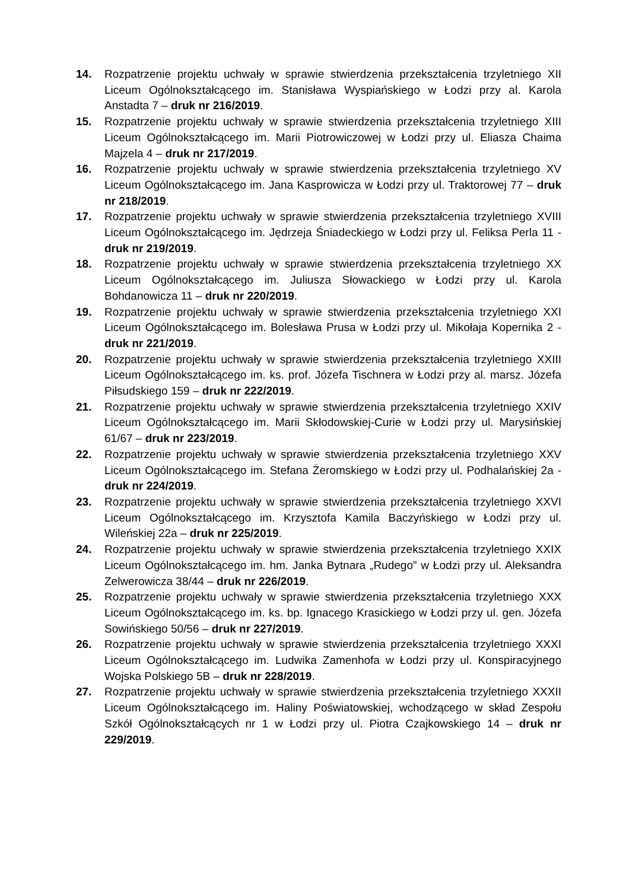14. Rozpatrzenie projektu uchwały w sprawie stwierdzenia przekształcenia trzyletniego XII Liceum Ogólnokształcącego im. Stanisława Wyspiańskiego w Łodzi przy al. Karola Anstadta 7 – druk nr 216/2019.
15. Rozpatrzenie projektu uchwały w sprawie stwierdzenia przekształcenia trzyletniego XIII Liceum Ogólnokształcącego im. Marii Piotrowiczowej w Łodzi przy ul. Eliasza Chaima Majzela 4 – druk nr 217/2019.
16. Rozpatrzenie projektu uchwały w sprawie stwierdzenia przekształcenia trzyletniego XV Liceum Ogólnokształcącego im. Jana Kasprowicza w Łodzi przy ul. Traktorowej 77 – druk nr 218/2019.
17. Rozpatrzenie projektu uchwały w sprawie stwierdzenia przekształcenia trzyletniego XVIII Liceum Ogólnokształcącego im. Jędrzeja Śniadeckiego w Łodzi przy ul. Feliksa Perla 11 - druk nr 219/2019.
18. Rozpatrzenie projektu uchwały w sprawie stwierdzenia przekształcenia trzyletniego XX Liceum Ogólnokształcącego im. Juliusza Słowackiego w Łodzi przy ul. Karola Bohdanowicza 11 – druk nr 220/2019.
19. Rozpatrzenie projektu uchwały w sprawie stwierdzenia przekształcenia trzyletniego XXI Liceum Ogólnokształcącego im. Bolesława Prusa w Łodzi przy ul. Mikołaja Kopernika 2 - druk nr 221/2019.
20. Rozpatrzenie projektu uchwały w sprawie stwierdzenia przekształcenia trzyletniego XXIII Liceum Ogólnokształcącego im. ks. prof. Józefa Tischnera w Łodzi przy al. marsz. Józefa Piłsudskiego 159 – druk nr 222/2019.
21. Rozpatrzenie projektu uchwały w sprawie stwierdzenia przekształcenia trzyletniego XXIV Liceum Ogólnokształcącego im. Marii Skłodowskiej-Curie w Łodzi przy ul. Marysińskiej 61/67 – druk nr 223/2019.
22. Rozpatrzenie projektu uchwały w sprawie stwierdzenia przekształcenia trzyletniego XXV Liceum Ogólnokształcącego im. Stefana Żeromskiego w Łodzi przy ul. Podhalańskiej 2a - druk nr 224/2019.
23. Rozpatrzenie projektu uchwały w sprawie stwierdzenia przekształcenia trzyletniego XXVI Liceum Ogólnokształcącego im. Krzysztofa Kamila Baczyńskiego w Łodzi przy ul. Wileńskiej 22a – druk nr 225/2019.
24. Rozpatrzenie projektu uchwały w sprawie stwierdzenia przekształcenia trzyletniego XXIX Liceum Ogólnokształcącego im. hm. Janka Bytnara „Rudego” w Łodzi przy ul. Aleksandra Zelwerowicza 38/44 – druk nr 226/2019.
25. Rozpatrzenie projektu uchwały w sprawie stwierdzenia przekształcenia trzyletniego XXX Liceum Ogólnokształcącego im. ks. bp. Ignacego Krasickiego w Łodzi przy ul. gen. Józefa Sowińskiego 50/56 – druk nr 227/2019.
26. Rozpatrzenie projektu uchwały w sprawie stwierdzenia przekształcenia trzyletniego XXXI Liceum Ogólnokształcącego im. Ludwika Zamenhofa w Łodzi przy ul. Konspiracyjnego Wojska Polskiego 5B – druk nr 228/2019.
27. Rozpatrzenie projektu uchwały w sprawie stwierdzenia przekształcenia trzyletniego XXXII Liceum Ogólnokształcącego im. Haliny Poświatowskiej, wchodzącego w skład Zespołu Szkół Ogólnokształcących nr 1 w Łodzi przy ul. Piotra Czajkowskiego 14 – druk nr 229/2019.